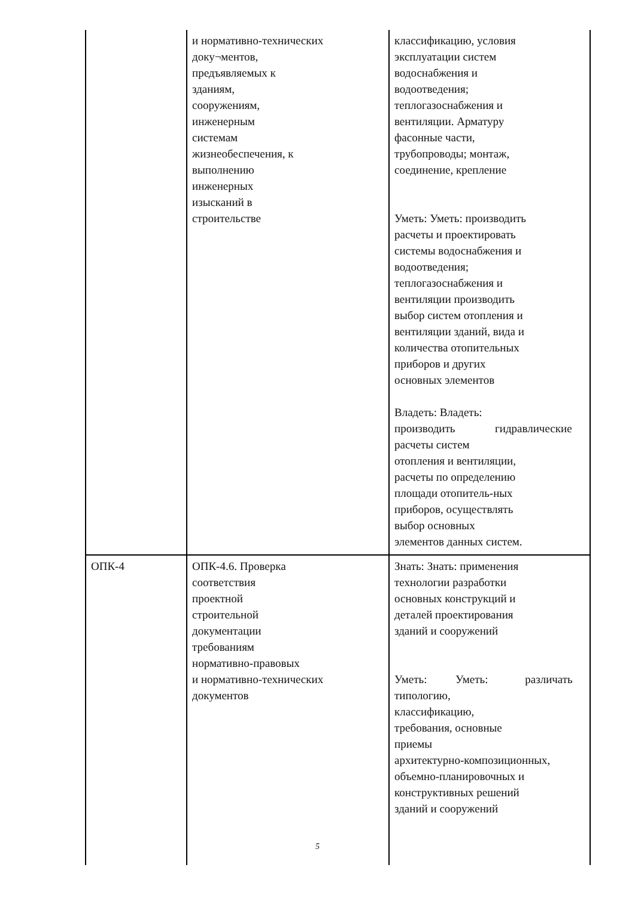| | и нормативно-технических доку¬ментов, предъявляемых к зданиям, сооружениям, инженерным системам жизнеобеспечения, к выполнению инженерных изысканий в строительстве | классификацию, условия эксплуатации систем водоснабжения и водоотведения; теплогазоснабжения и вентиляции. Арматуру фасонные части, трубопроводы; монтаж, соединение, крепление Уметь: Уметь: производить расчеты и проектировать системы водоснабжения и водоотведения; теплогазоснабжения и вентиляции производить выбор систем отопления и вентиляции зданий, вида и количества отопительных приборов и других основных элементов Владеть: Владеть: производить гидравлические расчеты систем отопления и вентиляции, расчеты по определению площади отопитель-ных приборов, осуществлять выбор основных элементов данных систем. |
| ОПК-4 | ОПК-4.6. Проверка соответствия проектной строительной документации требованиям нормативно-правовых и нормативно-технических документов | Знать: Знать: применения технологии разработки основных конструкций и деталей проектирования зданий и сооружений Уметь: Уметь: различать типологию, классификацию, требования, основные приемы архитектурно-композиционных, объемно-планировочных и конструктивных решений зданий и сооружений |
5